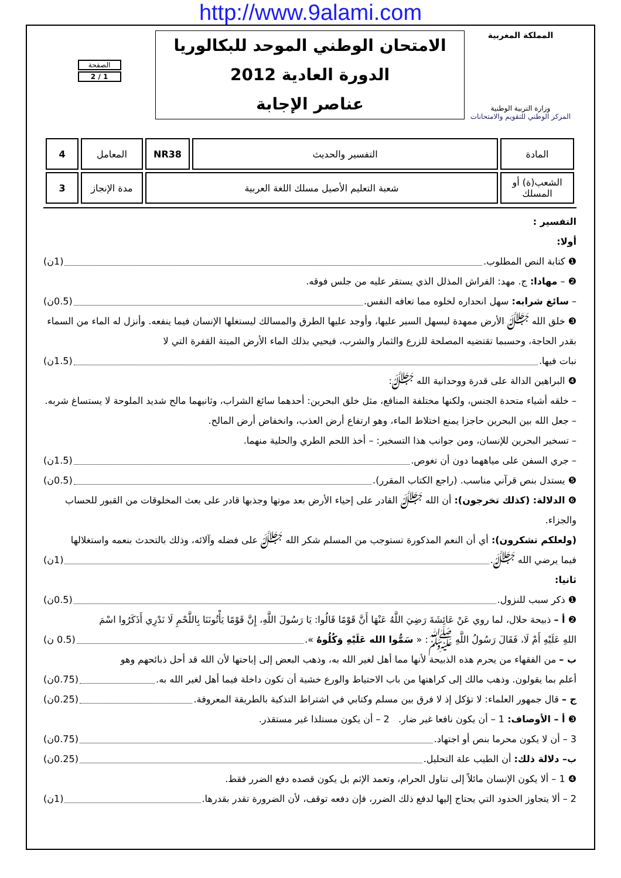http://www.9alami.com
المملكة المغربية
وزارة التربية الوطنية
المركز الوطني للتقويم والامتحانات
الامتحان الوطني الموحد للبكالوريا
الدورة العادية 2012
عناصر الإجابة
الصفحة
1 / 2
| المادة | التفسير والحديث | NR38 | المعامل | 4 |
| الشعب(ة) أو المسلك | شعبة التعليم الأصيل مسلك اللغة العربية | | مدة الإنجاز | 3 |
التفسير :
أولا:
❶ كتابة النص المطلوب. (1ن)
❷ – مهادا: ج. مهد: الفراش المذلل الذي يستقر عليه من جلس فوقه.
– سائغ شرابه: سهل انحداره لخلوه مما تعافه النفس. (0.5ن)
❸ خلق الله ﷻ الأرض ممهدة ليسهل السير عليها، وأوجد عليها الطرق والمسالك ليستغلها الإنسان فيما ينفعه. وأنزل له الماء من السماء بقدر الحاجة، وحسبما تقتضيه المصلحة للزرع والثمار والشرب، فيحيي بذلك الماء الأرض الميتة القفرة التي لا
نبات فيها. (1.5ن)
❹ البراهين الدالة على قدرة ووحدانية الله ﷻ:
– خلقه أشياء متحدة الجنس، ولكنها مختلفة المنافع، مثل خلق البحرين: أحدهما سائغ الشراب، وثانيهما مالح شديد الملوحة لا يستساغ شربه.
– جعل الله بين البحرين حاجزا يمنع اختلاط الماء، وهو ارتفاع أرض العذب، وانخفاض أرض المالح.
– تسخير البحرين للإنسان، ومن جوانب هذا التسخير: – أخذ اللحم الطري والحلية منهما.
– جري السفن على مياههما دون أن تغوص. (1.5ن)
❺ يستدل بنص قرآني مناسب. (راجع الكتاب المقرر). (0.5ن)
❻ الدلالة: (كذلك تخرجون): أن الله ﷻ القادر على إحياء الأرض بعد موتها وجذبها قادر على بعث المخلوقات من القبور للحساب والجزاء.
(ولعلكم تشكرون): أي أن النعم المذكورة تستوجب من المسلم شكر الله ﷻ على فضله وآلائه، وذلك بالتحدث بنعمه واستغلالها
فيما يرضي الله ﷻ. (1ن)
ثانيا:
❶ ذكر سبب للنزول. (0.5ن)
❷ أ – ذبيحة حلال، لما روي عَنْ عَائِشَةَ رَضِيَ اللَّهُ عَنْهَا أَنَّ قَوْمًا قَالُوا: يَا رَسُولَ اللَّهِ، إِنَّ قَوْمًا يَأْتُونَنَا بِاللَّحْمِ لَا نَدْرِي أَذَكَرُوا اسْمَ
اللهِ عَلَيْهِ أَمْ لَا، فَقَالَ رَسُولُ اللَّهِ ﷺ: « سَمُّوا الله عَلَيْهِ وَكُلُوهُ ». (0.5 ن)
ب – من الفقهاء من يحرم هذه الذبيحة لأنها مما أهل لغير الله به، وذهب البعض إلى إباحتها لأن الله قد أحل ذبائحهم وهو
أعلم بما يقولون. وذهب مالك إلى كراهتها من باب الاحتياط والورع خشية أن تكون داخلة فيما أهل لغير الله به. (0.75ن)
ج – قال جمهور العلماء: لا تؤكل إذ لا فرق بين مسلم وكتابي في اشتراط التذكية بالطريقة المعروفة. (0.25ن)
❸ أ – الأوصاف: 1 – أن يكون نافعا غير ضار. 2 – أن يكون مستلذا غير مستقذر.
3 – أن لا يكون محرما بنص أو اجتهاد. (0.75ن)
ب– دلالة ذلك: أن الطيب علة التحليل. (0.25ن)
❹ 1 – ألا يكون الإنسان مائلاً إلى تناول الحرام، وتعمد الإثم بل يكون قصده دفع الضرر فقط.
2 – ألا يتجاوز الحدود التي يحتاج إليها لدفع ذلك الضرر، فإن دفعه توقف، لأن الضرورة تقدر بقدرها. (1ن)